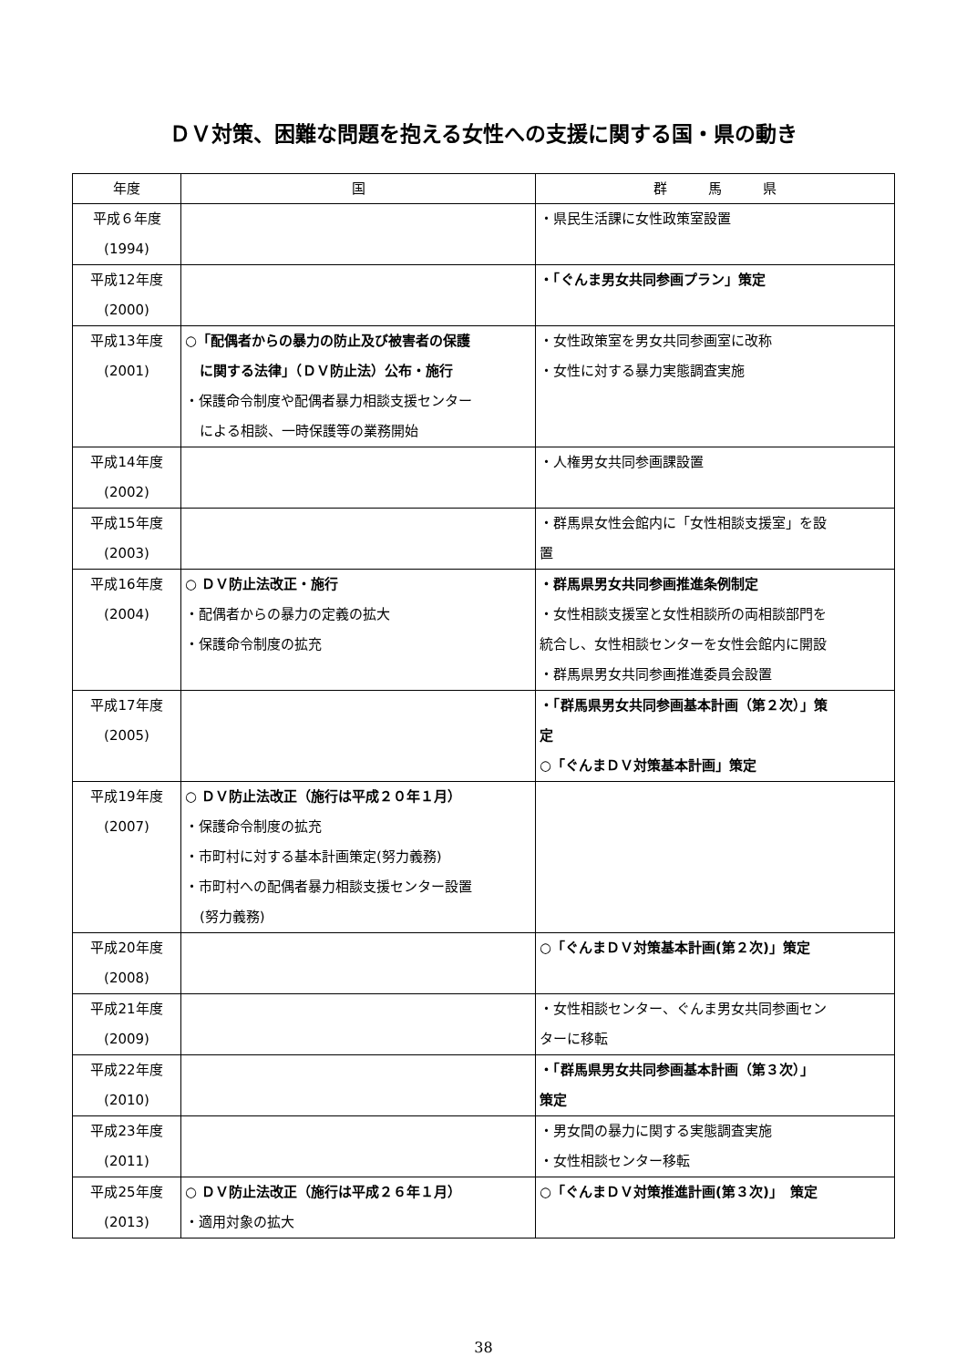ＤＶ対策、困難な問題を抱える女性への支援に関する国・県の動き
| 年度 | 国 | 群 馬 県 |
| --- | --- | --- |
| 平成６年度 (1994) | | ・県民生活課に女性政策室設置 |
| 平成12年度 (2000) | | ・「ぐんま男女共同参画プラン」策定 |
| 平成13年度 (2001) | ○「配偶者からの暴力の防止及び被害者の保護 に関する法律」（ＤＶ防止法）公布・施行 ・保護命令制度や配偶者暴力相談支援センター による相談、一時保護等の業務開始 | ・女性政策室を男女共同参画室に改称 ・女性に対する暴力実態調査実施 |
| 平成14年度 (2002) | | ・人権男女共同参画課設置 |
| 平成15年度 (2003) | | ・群馬県女性会館内に「女性相談支援室」を設 置 |
| 平成16年度 (2004) | ○ ＤＶ防止法改正・施行 ・配偶者からの暴力の定義の拡大 ・保護命令制度の拡充 | ・群馬県男女共同参画推進条例制定 ・女性相談支援室と女性相談所の両相談部門を 統合し、女性相談センターを女性会館内に開設 ・群馬県男女共同参画推進委員会設置 |
| 平成17年度 (2005) | | ・「群馬県男女共同参画基本計画（第２次）」策 定 ○「ぐんまＤＶ対策基本計画」策定 |
| 平成19年度 (2007) | ○ ＤＶ防止法改正（施行は平成２０年１月） ・保護命令制度の拡充 ・市町村に対する基本計画策定(努力義務) ・市町村への配偶者暴力相談支援センター設置 (努力義務) | |
| 平成20年度 (2008) | | ○「ぐんまＤＶ対策基本計画(第２次)」策定 |
| 平成21年度 (2009) | | ・女性相談センター、ぐんま男女共同参画セン ターに移転 |
| 平成22年度 (2010) | | ・「群馬県男女共同参画基本計画（第３次）」 策定 |
| 平成23年度 (2011) | | ・男女間の暴力に関する実態調査実施 ・女性相談センター移転 |
| 平成25年度 (2013) | ○ ＤＶ防止法改正（施行は平成２６年１月） ・適用対象の拡大 | ○「ぐんまＤＶ対策推進計画(第３次)」 策定 |
38